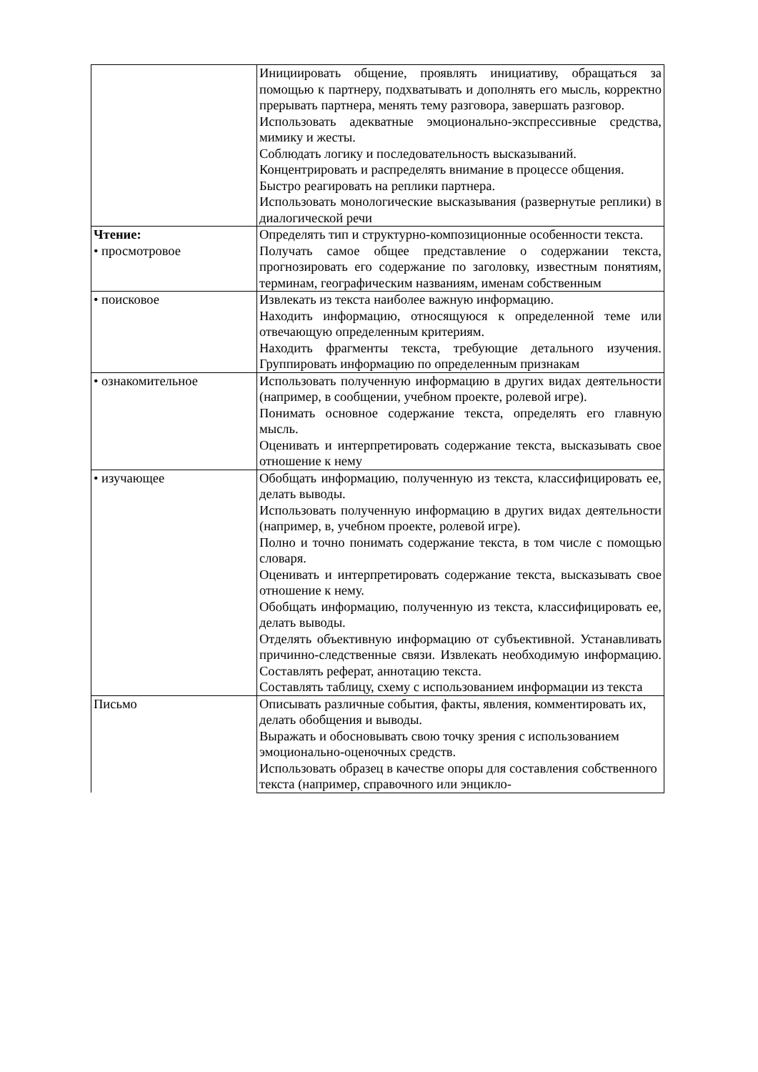| | Инициировать общение, проявлять инициативу, обращаться за помощью к партнеру, подхватывать и дополнять его мысль, корректно прерывать партнера, менять тему разговора, завершать разговор. Использовать адекватные эмоционально-экспрессивные средства, мимику и жесты. Соблюдать логику и последовательность высказываний. Концентрировать и распределять внимание в процессе общения. Быстро реагировать на реплики партнера. Использовать монологические высказывания (развернутые реплики) в диалогической речи |
| Чтение: • просмотровое | Определять тип и структурно-композиционные особенности текста. Получать самое общее представление о содержании текста, прогнозировать его содержание по заголовку, известным понятиям, терминам, географическим названиям, именам собственным |
| • поисковое | Извлекать из текста наиболее важную информацию. Находить информацию, относящуюся к определенной теме или отвечающую определенным критериям. Находить фрагменты текста, требующие детального изучения. Группировать информацию по определенным признакам |
| • ознакомительное | Использовать полученную информацию в других видах деятельности (например, в сообщении, учебном проекте, ролевой игре). Понимать основное содержание текста, определять его главную мысль. Оценивать и интерпретировать содержание текста, высказывать свое отношение к нему |
| • изучающее | Обобщать информацию, полученную из текста, классифицировать ее, делать выводы. Использовать полученную информацию в других видах деятельности (например, в, учебном проекте, ролевой игре). Полно и точно понимать содержание текста, в том числе с помощью словаря. Оценивать и интерпретировать содержание текста, высказывать свое отношение к нему. Обобщать информацию, полученную из текста, классифицировать ее, делать выводы. Отделять объективную информацию от субъективной. Устанавливать причинно-следственные связи. Извлекать необходимую информацию. Составлять реферат, аннотацию текста. Составлять таблицу, схему с использованием информации из текста |
| Письмо | Описывать различные события, факты, явления, комментировать их, делать обобщения и выводы. Выражать и обосновывать свою точку зрения с использованием эмоционально-оценочных средств. Использовать образец в качестве опоры для составления собственного текста (например, справочного или энцикло- |